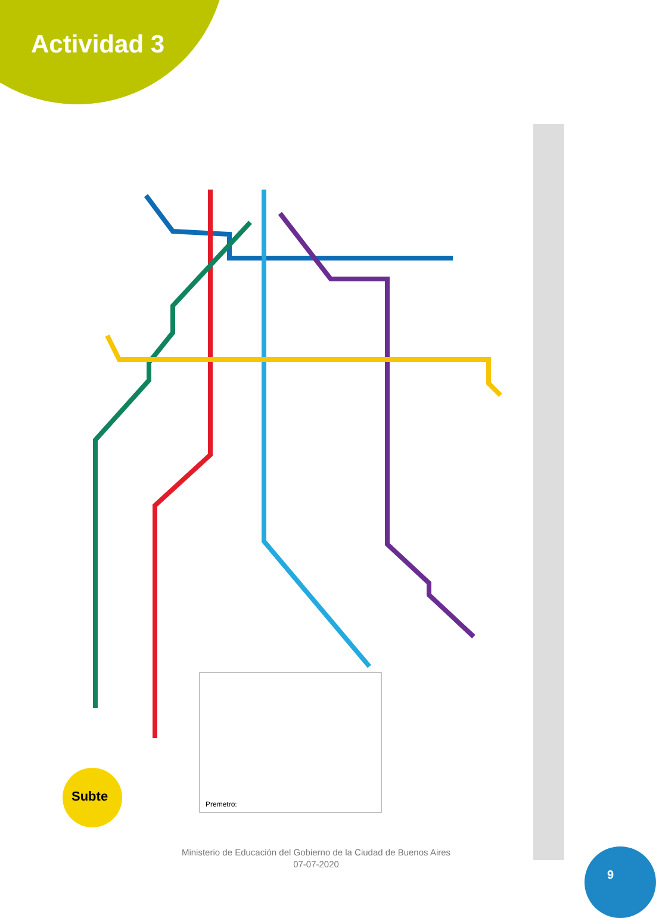Actividad 3
Subte
Premetro:
Ministerio de Educación del Gobierno de la Ciudad de Buenos Aires
07-07-2020
9